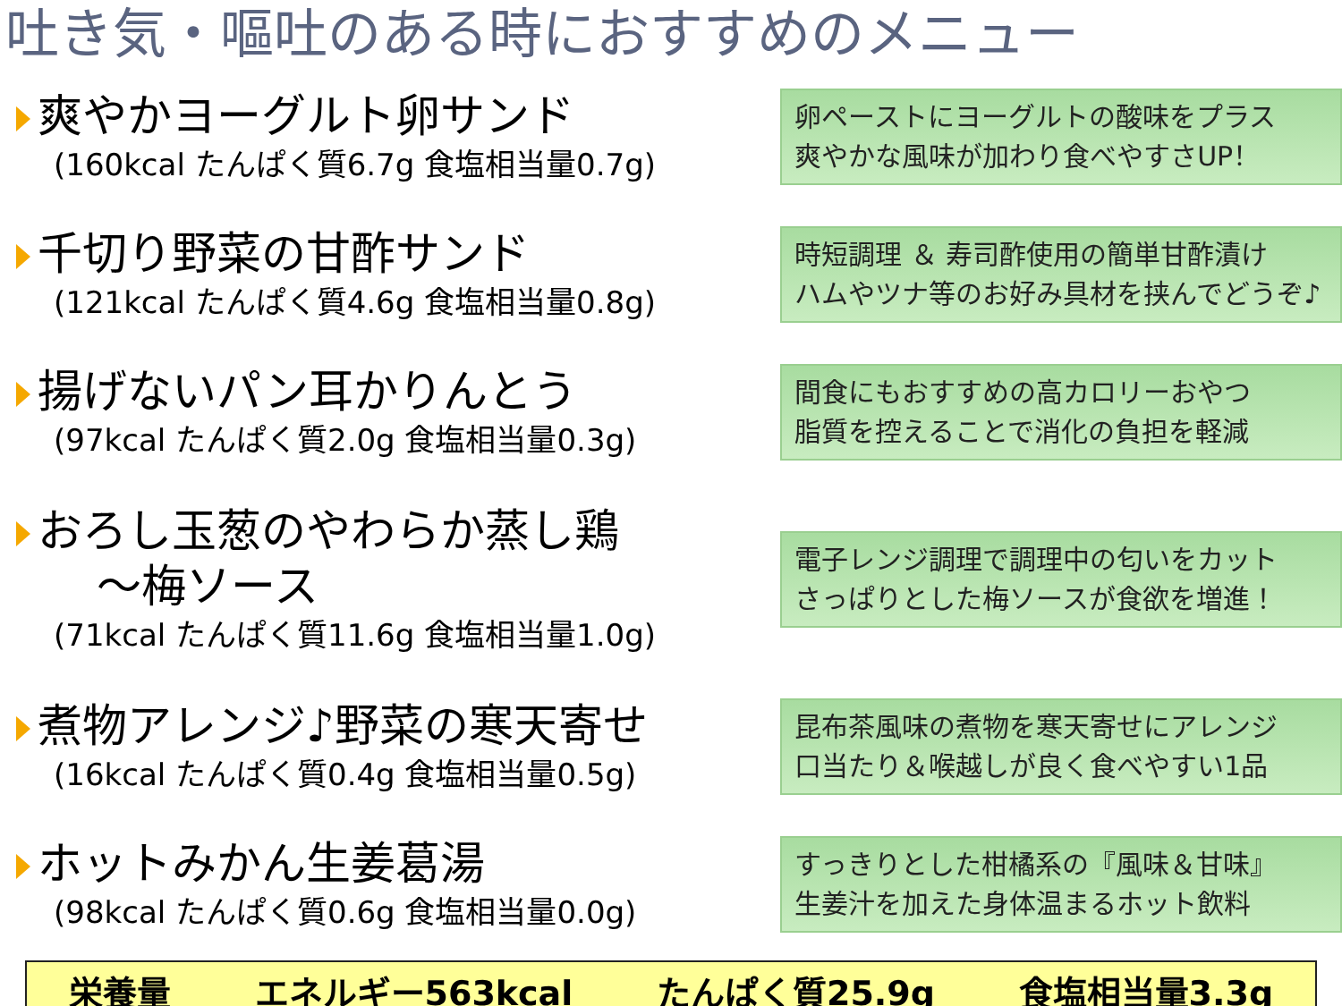吐き気・嘔吐のある時におすすめのメニュー
爽やかヨーグルト卵サンド
(160kcal たんぱく質6.7g 食塩相当量0.7g)
卵ペーストにヨーグルトの酸味をプラス
爽やかな風味が加わり食べやすさUP！
千切り野菜の甘酢サンド
(121kcal たんぱく質4.6g 食塩相当量0.8g)
時短調理 ＆ 寿司酢使用の簡単甘酢漬け
ハムやツナ等のお好み具材を挟んでどうぞ♪
揚げないパン耳かりんとう
(97kcal たんぱく質2.0g 食塩相当量0.3g)
間食にもおすすめの高カロリーおやつ
脂質を控えることで消化の負担を軽減
おろし玉葱のやわらか蒸し鶏
～梅ソース
(71kcal たんぱく質11.6g 食塩相当量1.0g)
電子レンジ調理で調理中の匂いをカット
さっぱりとした梅ソースが食欲を増進！
煮物アレンジ♪野菜の寒天寄せ
(16kcal たんぱく質0.4g 食塩相当量0.5g)
昆布茶風味の煮物を寒天寄せにアレンジ
口当たり＆喉越しが良く食べやすい1品
ホットみかん生姜葛湯
(98kcal たんぱく質0.6g 食塩相当量0.0g)
すっきりとした柑橘系の『風味＆甘味』
生姜汁を加えた身体温まるホット飲料
栄養量 エネルギー563kcal たんぱく質25.9g 食塩相当量3.3g